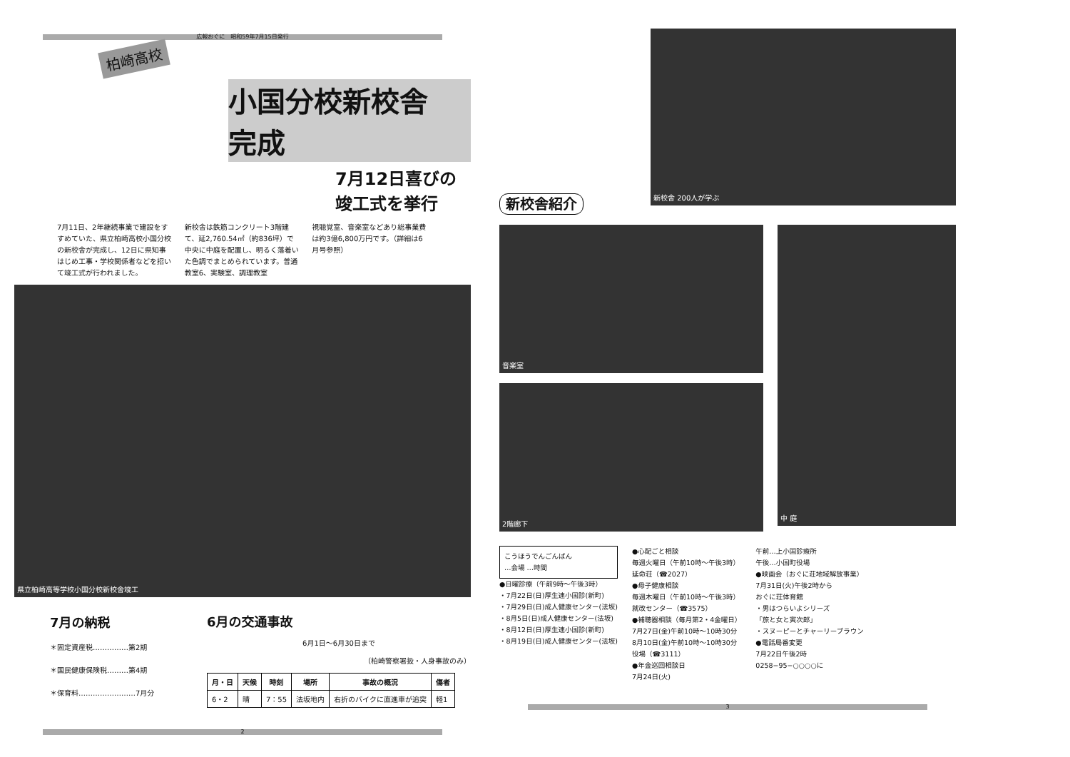広報おぐに　昭和59年7月15日発行
柏崎高校
小国分校新校舎　完成
7月12日喜びの　　竣工式を挙行
7月11日、2年継続事業で建設をすすめていた、県立柏崎高校小国分校の新校舎が完成し、12日に県知事はじめ工事・学校関係者などを招いて竣工式が行われました。
新校舎は鉄筋コンクリート3階建て、延2,760.54㎡（約836坪）で中央に中庭を配置し、明るく落着いた色調でまとめられています。普通教室6、実験室、調理教室
視聴覚室、音楽室などあり総事業費は約3億6,800万円です。（詳細は6月号参照）
県立柏崎高等学校小国分校新校舎竣工
7月の納税
＊固定資産税……………第2期
＊国民健康保険税………第4期
＊保育料……………………7月分
6月の交通事故
6月1日〜6月30日まで
（柏崎警察署扱・人身事故のみ）
| 月・日 | 天候 | 時刻 | 場所 | 事故の概況 | 傷者 |
| --- | --- | --- | --- | --- | --- |
| 6・2 | 晴 | 7：55 | 法坂地内 | 右折のバイクに直進車が追突 | 軽1 |
2
新校舎紹介
新校舎 200人が学ぶ
音楽室
2階廊下
中 庭
こうほうでんごんばん
…会場 …時間
●日曜診療（午前9時〜午後3時）
・7月22日(日)厚生連小国診(新町)
・7月29日(日)成人健康センター(法坂)
・8月5日(日)成人健康センター(法坂)
・8月12日(日)厚生連小国診(新町)
・8月19日(日)成人健康センター(法坂)
●心配ごと相談
毎週火曜日（午前10時〜午後3時）
延命荘（☎2027）
●母子健康相談
毎週木曜日（午前10時〜午後3時）
就改センター（☎3575）
●補聴器相談（毎月第2・4金曜日）
7月27日(金)午前10時〜10時30分
8月10日(金)午前10時〜10時30分
役場（☎3111）
●年金巡回相談日
7月24日(火)
午前…上小国診療所
午後…小国町役場
●映画会（おぐに荘地域解放事業）
7月31日(火)午後2時から
おぐに荘体育館
・男はつらいよシリーズ
「旅と女と寅次郎」
・スヌーピーとチャーリーブラウン
●電話局番変更
7月22日午後2時
0258−95−○○○○に
3